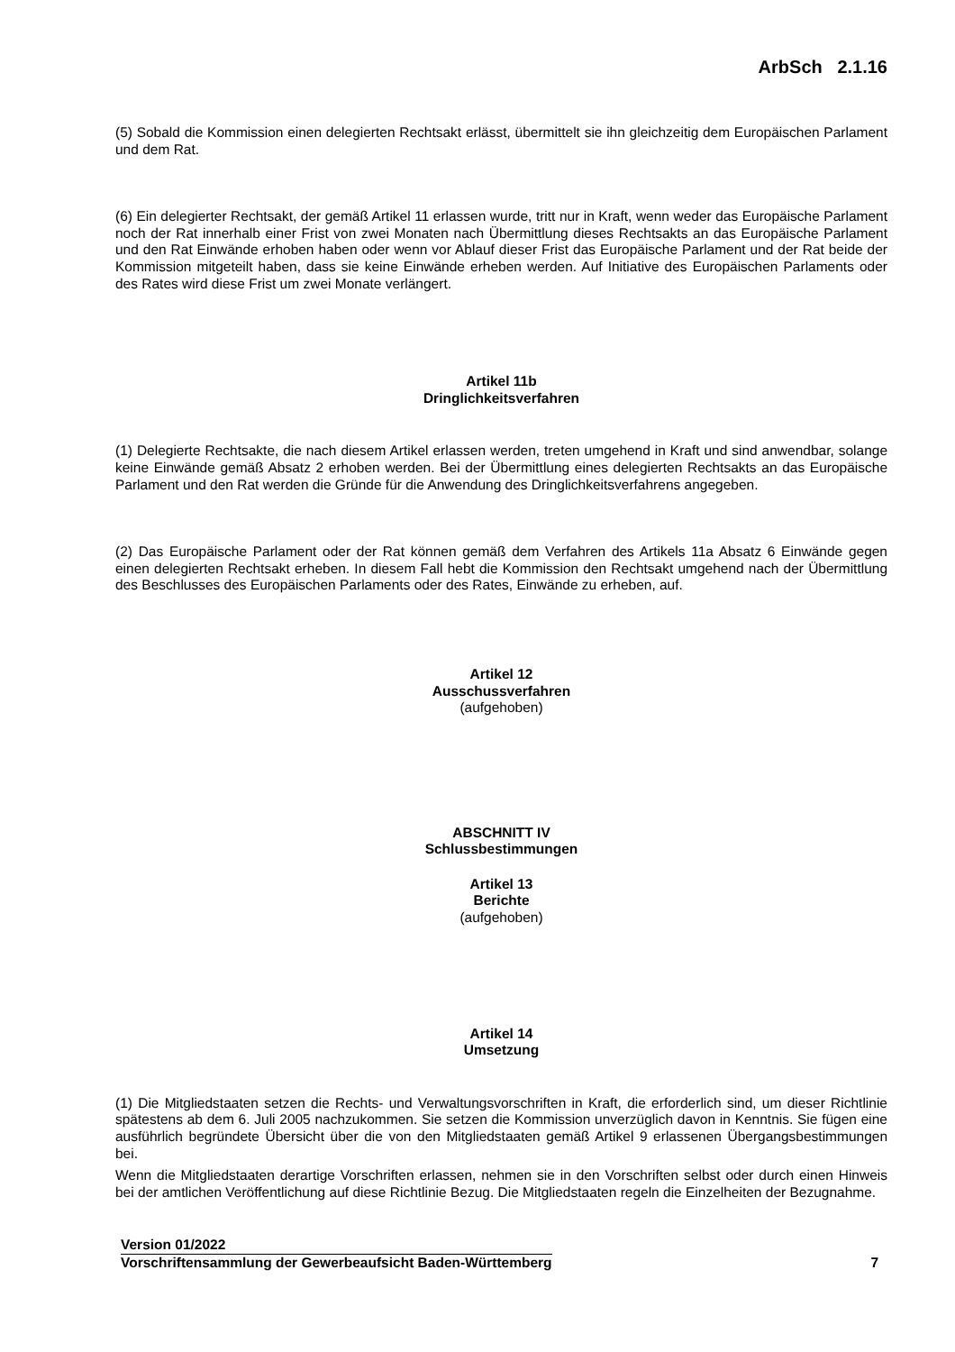ArbSch 2.1.16
(5) Sobald die Kommission einen delegierten Rechtsakt erlässt, übermittelt sie ihn gleichzeitig dem Europäischen Parlament und dem Rat.
(6) Ein delegierter Rechtsakt, der gemäß Artikel 11 erlassen wurde, tritt nur in Kraft, wenn weder das Europäische Parlament noch der Rat innerhalb einer Frist von zwei Monaten nach Übermittlung dieses Rechtsakts an das Europäische Parlament und den Rat Einwände erhoben haben oder wenn vor Ablauf dieser Frist das Europäische Parlament und der Rat beide der Kommission mitgeteilt haben, dass sie keine Einwände erheben werden. Auf Initiative des Europäischen Parlaments oder des Rates wird diese Frist um zwei Monate verlängert.
Artikel 11b
Dringlichkeitsverfahren
(1) Delegierte Rechtsakte, die nach diesem Artikel erlassen werden, treten umgehend in Kraft und sind anwendbar, solange keine Einwände gemäß Absatz 2 erhoben werden. Bei der Übermittlung eines delegierten Rechtsakts an das Europäische Parlament und den Rat werden die Gründe für die Anwendung des Dringlichkeitsverfahrens angegeben.
(2) Das Europäische Parlament oder der Rat können gemäß dem Verfahren des Artikels 11a Absatz 6 Einwände gegen einen delegierten Rechtsakt erheben. In diesem Fall hebt die Kommission den Rechtsakt umgehend nach der Übermittlung des Beschlusses des Europäischen Parlaments oder des Rates, Einwände zu erheben, auf.
Artikel 12
Ausschussverfahren
(aufgehoben)
ABSCHNITT IV
Schlussbestimmungen
Artikel 13
Berichte
(aufgehoben)
Artikel 14
Umsetzung
(1) Die Mitgliedstaaten setzen die Rechts- und Verwaltungsvorschriften in Kraft, die erforderlich sind, um dieser Richtlinie spätestens ab dem 6. Juli 2005 nachzukommen. Sie setzen die Kommission unverzüglich davon in Kenntnis. Sie fügen eine ausführlich begründete Übersicht über die von den Mitgliedstaaten gemäß Artikel 9 erlassenen Übergangsbestimmungen bei.
Wenn die Mitgliedstaaten derartige Vorschriften erlassen, nehmen sie in den Vorschriften selbst oder durch einen Hinweis bei der amtlichen Veröffentlichung auf diese Richtlinie Bezug. Die Mitgliedstaaten regeln die Einzelheiten der Bezugnahme.
Version 01/2022
Vorschriftensammlung der Gewerbeaufsicht Baden-Württemberg
7